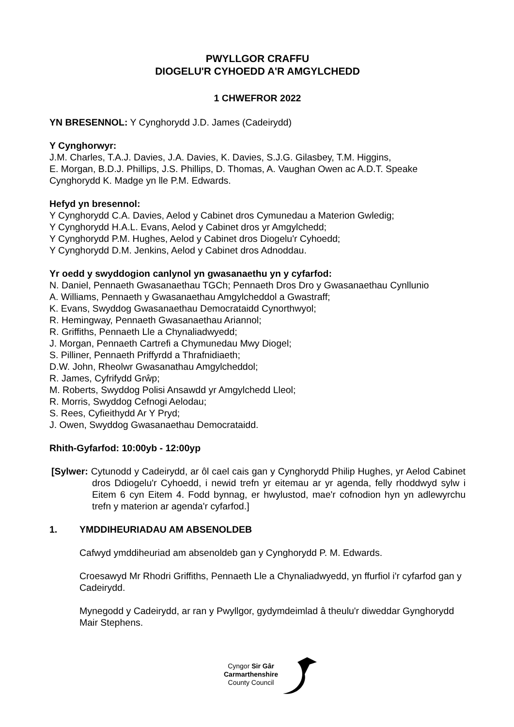PWYLLGOR CRAFFU
DIOGELU'R CYHOEDD A'R AMGYLCHEDD
1 CHWEFROR 2022
YN BRESENNOL: Y Cynghorydd J.D. James (Cadeirydd)
Y Cynghorwyr:
J.M. Charles, T.A.J. Davies, J.A. Davies, K. Davies, S.J.G. Gilasbey, T.M. Higgins,
E. Morgan, B.D.J. Phillips, J.S. Phillips, D. Thomas, A. Vaughan Owen ac A.D.T. Speake
Cynghorydd K. Madge yn lle P.M. Edwards.
Hefyd yn bresennol:
Y Cynghorydd C.A. Davies, Aelod y Cabinet dros Cymunedau a Materion Gwledig;
Y Cynghorydd H.A.L. Evans, Aelod y Cabinet dros yr Amgylchedd;
Y Cynghorydd P.M. Hughes, Aelod y Cabinet dros Diogelu'r Cyhoedd;
Y Cynghorydd D.M. Jenkins, Aelod y Cabinet dros Adnoddau.
Yr oedd y swyddogion canlynol yn gwasanaethu yn y cyfarfod:
N. Daniel, Pennaeth Gwasanaethau TGCh; Pennaeth Dros Dro y Gwasanaethau Cynllunio
A. Williams, Pennaeth y Gwasanaethau Amgylcheddol a Gwastraff;
K. Evans, Swyddog Gwasanaethau Democrataidd Cynorthwyol;
R. Hemingway, Pennaeth Gwasanaethau Ariannol;
R. Griffiths, Pennaeth Lle a Chynaliadwyedd;
J. Morgan, Pennaeth Cartrefi a Chymunedau Mwy Diogel;
S. Pilliner, Pennaeth Priffyrdd a Thrafnidiaeth;
D.W. John, Rheolwr Gwasanathau Amgylcheddol;
R. James, Cyfrifydd Grŵp;
M. Roberts, Swyddog Polisi Ansawdd yr Amgylchedd Lleol;
R. Morris, Swyddog Cefnogi Aelodau;
S. Rees, Cyfieithydd Ar Y Pryd;
J. Owen, Swyddog Gwasanaethau Democrataidd.
Rhith-Gyfarfod: 10:00yb - 12:00yp
[Sylwer: Cytunodd y Cadeirydd, ar ôl cael cais gan y Cynghorydd Philip Hughes, yr Aelod Cabinet dros Ddiogelu'r Cyhoedd, i newid trefn yr eitemau ar yr agenda, felly rhoddwyd sylw i Eitem 6 cyn Eitem 4. Fodd bynnag, er hwylustod, mae'r cofnodion hyn yn adlewyrchu trefn y materion ar agenda'r cyfarfod.]
1. YMDDIHEURIADAU AM ABSENOLDEB
Cafwyd ymddiheuriad am absenoldeb gan y Cynghorydd P. M. Edwards.
Croesawyd Mr Rhodri Griffiths, Pennaeth Lle a Chynaliadwyedd, yn ffurfiol i'r cyfarfod gan y Cadeirydd.
Mynegodd y Cadeirydd, ar ran y Pwyllgor, gydymdeimlad â theulu'r diweddar Gynghorydd Mair Stephens.
Cyngor Sir Gâr
Carmarthenshire
County Council